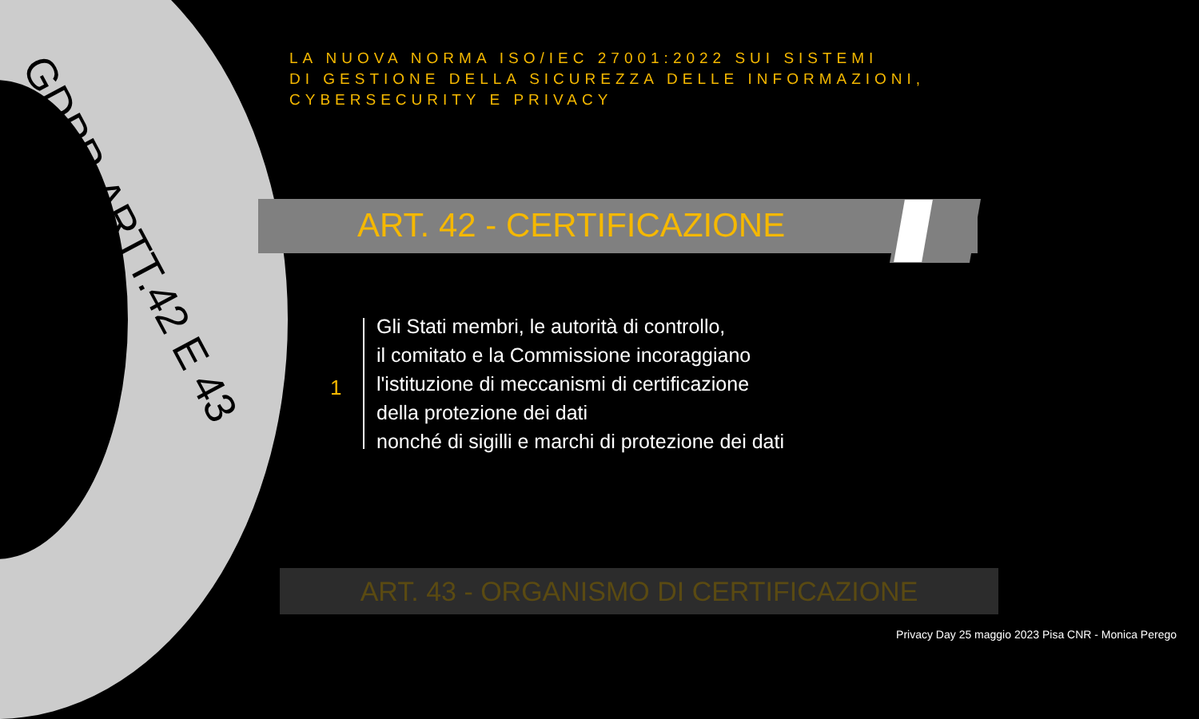GDPR-ARTT.42 E 43
LA NUOVA NORMA ISO/IEC 27001:2022 SUI SISTEMI
DI GESTIONE DELLA SICUREZZA DELLE INFORMAZIONI, CYBERSECURITY E PRIVACY
ART. 42 - CERTIFICAZIONE
1
Gli Stati membri, le autorità di controllo,
il comitato e la Commissione incoraggiano
l'istituzione di meccanismi di certificazione
della protezione dei dati
nonché di sigilli e marchi di protezione dei dati
ART. 43 - ORGANISMO DI CERTIFICAZIONE
Privacy Day 25 maggio 2023 Pisa CNR - Monica Perego